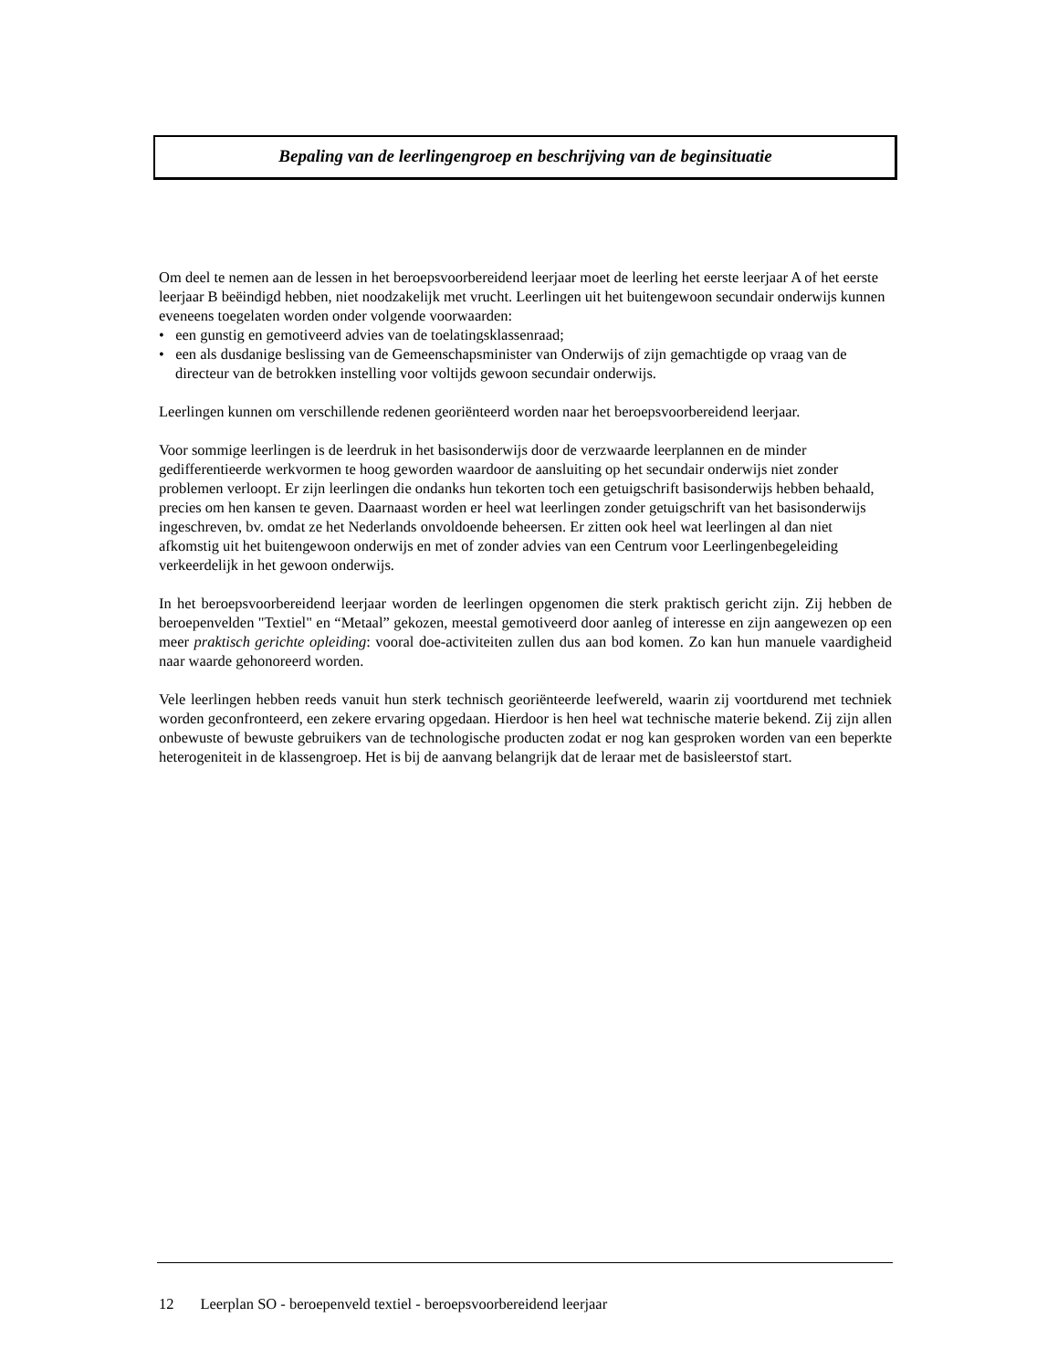Bepaling van de leerlingengroep en beschrijving van de beginsituatie
Om deel te nemen aan de lessen in het beroepsvoorbereidend leerjaar moet de leerling het eerste leerjaar A of het eerste leerjaar B beëindigd hebben, niet noodzakelijk met vrucht. Leerlingen uit het buitengewoon secundair onderwijs kunnen eveneens toegelaten worden onder volgende voorwaarden:
• een gunstig en gemotiveerd advies van de toelatingsklassenraad;
• een als dusdanige beslissing van de Gemeenschapsminister van Onderwijs of zijn gemachtigde op vraag van de directeur van de betrokken instelling voor voltijds gewoon secundair onderwijs.
Leerlingen kunnen om verschillende redenen georiënteerd worden naar het beroepsvoorbereidend leerjaar.
Voor sommige leerlingen is de leerdruk in het basisonderwijs door de verzwaarde leerplannen en de minder gedifferentieerde werkvormen te hoog geworden waardoor de aansluiting op het secundair onderwijs niet zonder problemen verloopt. Er zijn leerlingen die ondanks hun tekorten toch een getuigschrift basisonderwijs hebben behaald, precies om hen kansen te geven. Daarnaast worden er heel wat leerlingen zonder getuigschrift van het basisonderwijs ingeschreven, bv. omdat ze het Nederlands onvoldoende beheersen. Er zitten ook heel wat leerlingen al dan niet afkomstig uit het buitengewoon onderwijs en met of zonder advies van een Centrum voor Leerlingenbegeleiding verkeerdelijk in het gewoon onderwijs.
In het beroepsvoorbereidend leerjaar worden de leerlingen opgenomen die sterk praktisch gericht zijn. Zij hebben de beroepenvelden "Textiel" en “Metaal” gekozen, meestal gemotiveerd door aanleg of interesse en zijn aangewezen op een meer praktisch gerichte opleiding: vooral doe-activiteiten zullen dus aan bod komen. Zo kan hun manuele vaardigheid naar waarde gehonoreerd worden.
Vele leerlingen hebben reeds vanuit hun sterk technisch georiënteerde leefwereld, waarin zij voortdurend met techniek worden geconfronteerd, een zekere ervaring opgedaan. Hierdoor is hen heel wat technische materie bekend. Zij zijn allen onbewuste of bewuste gebruikers van de technologische producten zodat er nog kan gesproken worden van een beperkte heterogeniteit in de klassengroep. Het is bij de aanvang belangrijk dat de leraar met de basisleerstof start.
12 Leerplan SO - beroepenveld textiel - beroepsvoorbereidend leerjaar